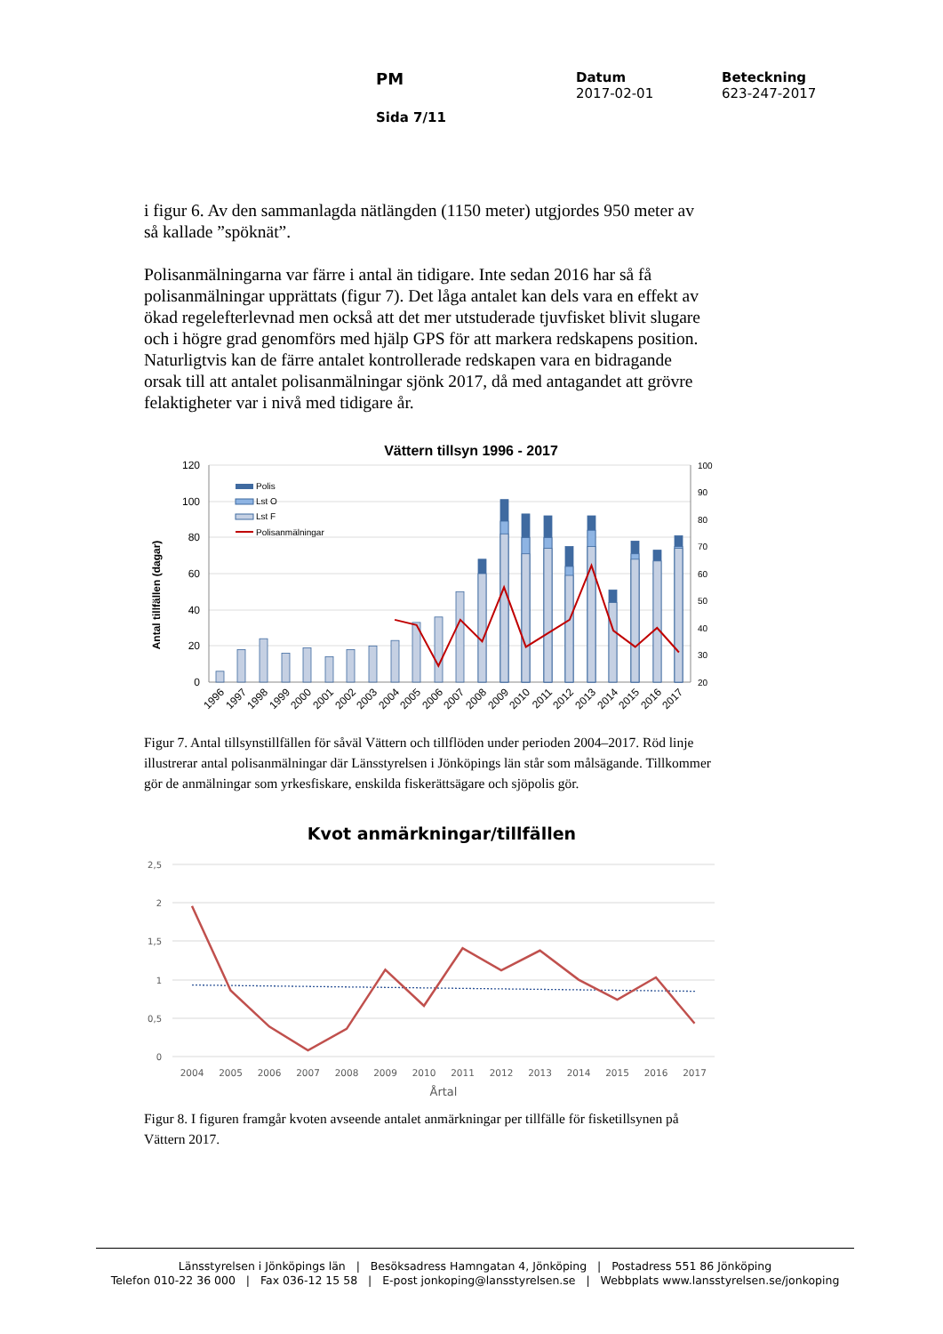PM
Sida 7/11
Datum
2017-02-01
Beteckning
623-247-2017
i figur 6. Av den sammanlagda nätlängden (1150 meter) utgjordes 950 meter av så kallade ”spöknät”.
Polisanmälningarna var färre i antal än tidigare. Inte sedan 2016 har så få polisanmälningar upprättats (figur 7). Det låga antalet kan dels vara en effekt av ökad regelefterlevnad men också att det mer utstuderade tjuvfisket blivit slugare och i högre grad genomförs med hjälp GPS för att markera redskapens position. Naturligtvis kan de färre antalet kontrollerade redskapen vara en bidragande orsak till att antalet polisanmälningar sjönk 2017, då med antagandet att grövre felaktigheter var i nivå med tidigare år.
Vättern tillsyn 1996 - 2017
120
100
80
60
40
20
0
100
90
80
70
60
50
40
30
20
Antal tillfällen (dagar)
Polis
Lst O
Lst F
Polisanmälningar
1996
1997
1998
1999
2000
2001
2002
2003
2004
2005
2006
2007
2008
2009
2010
2011
2012
2013
2014
2015
2016
2017
Figur 7. Antal tillsynstillfällen för såväl Vättern och tillflöden under perioden 2004–2017. Röd linje illustrerar antal polisanmälningar där Länsstyrelsen i Jönköpings län står som målsägande. Tillkommer gör de anmälningar som yrkesfiskare, enskilda fiskerättsägare och sjöpolis gör.
Kvot anmärkningar/tillfällen
2,5
2
1,5
1
0,5
0
2004
2005
2006
2007
2008
2009
2010
2011
2012
2013
2014
2015
2016
2017
Årtal
Figur 8. I figuren framgår kvoten avseende antalet anmärkningar per tillfälle för fisketillsynen på Vättern 2017.
Länsstyrelsen i Jönköpings län | Besöksadress Hamngatan 4, Jönköping | Postadress 551 86 Jönköping
Telefon 010-22 36 000 | Fax 036-12 15 58 | E-post jonkoping@lansstyrelsen.se | Webbplats www.lansstyrelsen.se/jonkoping